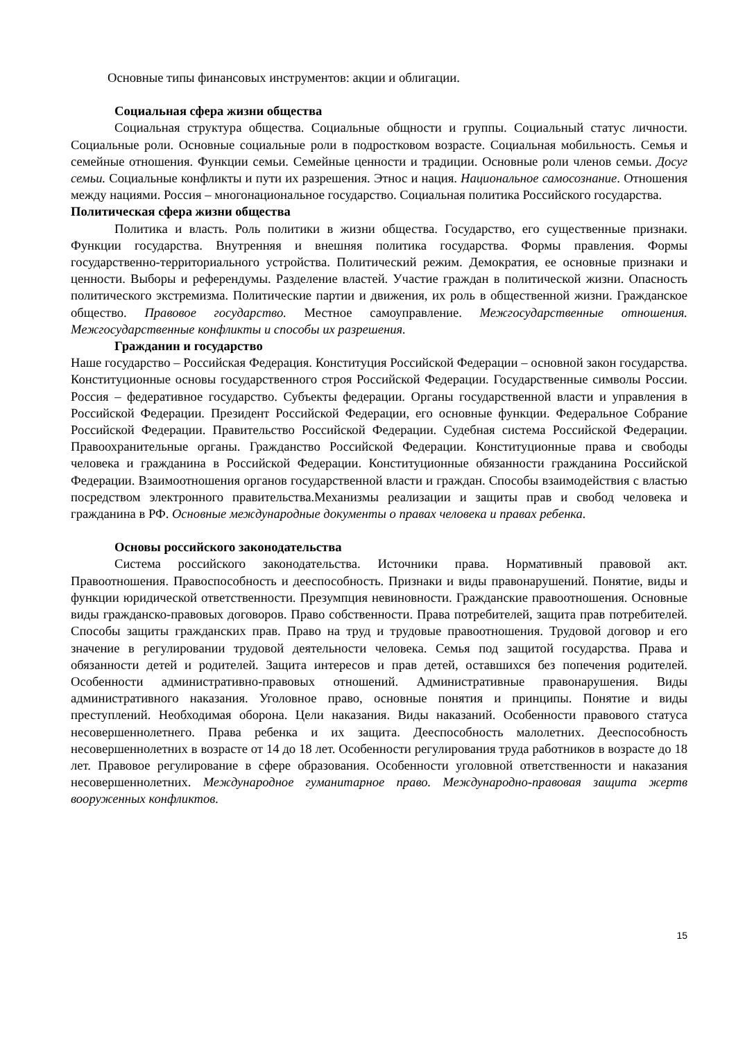Основные типы финансовых инструментов: акции и облигации.
Социальная сфера жизни общества
Социальная структура общества. Социальные общности и группы. Социальный статус личности. Социальные роли. Основные социальные роли в подростковом возрасте. Социальная мобильность. Семья и семейные отношения. Функции семьи. Семейные ценности и традиции. Основные роли членов семьи. Досуг семьи. Социальные конфликты и пути их разрешения. Этнос и нация. Национальное самосознание. Отношения между нациями. Россия – многонациональное государство. Социальная политика Российского государства.
Политическая сфера жизни общества
Политика и власть. Роль политики в жизни общества. Государство, его существенные признаки. Функции государства. Внутренняя и внешняя политика государства. Формы правления. Формы государственно-территориального устройства. Политический режим. Демократия, ее основные признаки и ценности. Выборы и референдумы. Разделение властей. Участие граждан в политической жизни. Опасность политического экстремизма. Политические партии и движения, их роль в общественной жизни. Гражданское общество. Правовое государство. Местное самоуправление. Межгосударственные отношения. Межгосударственные конфликты и способы их разрешения.
Гражданин и государство
Наше государство – Российская Федерация. Конституция Российской Федерации – основной закон государства. Конституционные основы государственного строя Российской Федерации. Государственные символы России. Россия – федеративное государство. Субъекты федерации. Органы государственной власти и управления в Российской Федерации. Президент Российской Федерации, его основные функции. Федеральное Собрание Российской Федерации. Правительство Российской Федерации. Судебная система Российской Федерации. Правоохранительные органы. Гражданство Российской Федерации. Конституционные права и свободы человека и гражданина в Российской Федерации. Конституционные обязанности гражданина Российской Федерации. Взаимоотношения органов государственной власти и граждан. Способы взаимодействия с властью посредством электронного правительства.Механизмы реализации и защиты прав и свобод человека и гражданина в РФ. Основные международные документы о правах человека и правах ребенка.
Основы российского законодательства
Система российского законодательства. Источники права. Нормативный правовой акт. Правоотношения. Правоспособность и дееспособность. Признаки и виды правонарушений. Понятие, виды и функции юридической ответственности. Презумпция невиновности. Гражданские правоотношения. Основные виды гражданско-правовых договоров. Право собственности. Права потребителей, защита прав потребителей. Способы защиты гражданских прав. Право на труд и трудовые правоотношения. Трудовой договор и его значение в регулировании трудовой деятельности человека. Семья под защитой государства. Права и обязанности детей и родителей. Защита интересов и прав детей, оставшихся без попечения родителей. Особенности административно-правовых отношений. Административные правонарушения. Виды административного наказания. Уголовное право, основные понятия и принципы. Понятие и виды преступлений. Необходимая оборона. Цели наказания. Виды наказаний. Особенности правового статуса несовершеннолетнего. Права ребенка и их защита. Дееспособность малолетних. Дееспособность несовершеннолетних в возрасте от 14 до 18 лет. Особенности регулирования труда работников в возрасте до 18 лет. Правовое регулирование в сфере образования. Особенности уголовной ответственности и наказания несовершеннолетних. Международное гуманитарное право. Международно-правовая защита жертв вооруженных конфликтов.
15